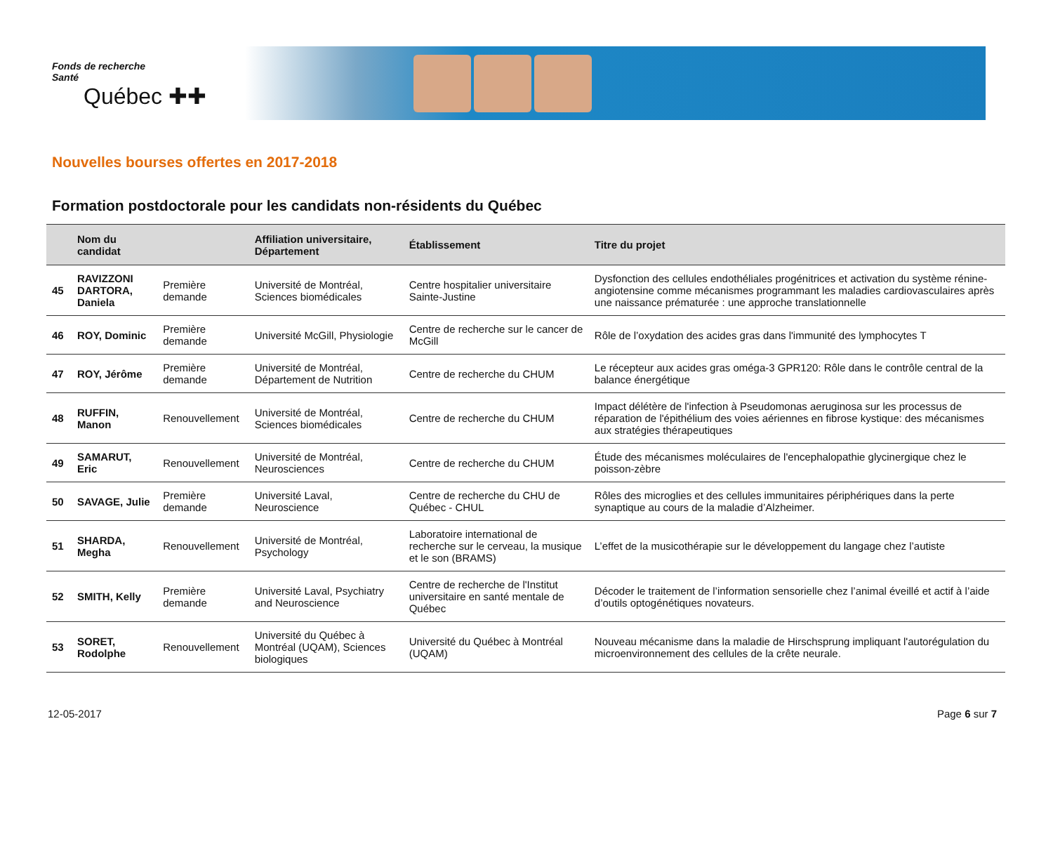Fonds de recherche
Santé
Québec ✚✚
Nouvelles bourses offertes en 2017-2018
Formation postdoctorale pour les candidats non-résidents du Québec
| | Nom du candidat | | Affiliation universitaire, Département | Établissement | Titre du projet |
| --- | --- | --- | --- | --- | --- |
| 45 | RAVIZZONI DARTORA, Daniela | Première demande | Université de Montréal, Sciences biomédicales | Centre hospitalier universitaire Sainte-Justine | Dysfonction des cellules endothéliales progénitrices et activation du système rénine-angiotensine comme mécanismes programmant les maladies cardiovasculaires après une naissance prématurée : une approche translationnelle |
| 46 | ROY, Dominic | Première demande | Université McGill, Physiologie | Centre de recherche sur le cancer de McGill | Rôle de l’oxydation des acides gras dans l'immunité des lymphocytes T |
| 47 | ROY, Jérôme | Première demande | Université de Montréal, Département de Nutrition | Centre de recherche du CHUM | Le récepteur aux acides gras oméga-3 GPR120: Rôle dans le contrôle central de la balance énergétique |
| 48 | RUFFIN, Manon | Renouvellement | Université de Montréal, Sciences biomédicales | Centre de recherche du CHUM | Impact délétère de l'infection à Pseudomonas aeruginosa sur les processus de réparation de l'épithélium des voies aériennes en fibrose kystique: des mécanismes aux stratégies thérapeutiques |
| 49 | SAMARUT, Eric | Renouvellement | Université de Montréal, Neurosciences | Centre de recherche du CHUM | Étude des mécanismes moléculaires de l'encephalopathie glycinergique chez le poisson-zèbre |
| 50 | SAVAGE, Julie | Première demande | Université Laval, Neuroscience | Centre de recherche du CHU de Québec - CHUL | Rôles des microglies et des cellules immunitaires périphériques dans la perte synaptique au cours de la maladie d’Alzheimer. |
| 51 | SHARDA, Megha | Renouvellement | Université de Montréal, Psychology | Laboratoire international de recherche sur le cerveau, la musique et le son (BRAMS) | L’effet de la musicothérapie sur le développement du langage chez l’autiste |
| 52 | SMITH, Kelly | Première demande | Université Laval, Psychiatry and Neuroscience | Centre de recherche de l'Institut universitaire en santé mentale de Québec | Décoder le traitement de l’information sensorielle chez l’animal éveillé et actif à l’aide d’outils optogénétiques novateurs. |
| 53 | SORET, Rodolphe | Renouvellement | Université du Québec à Montréal (UQAM), Sciences biologiques | Université du Québec à Montréal (UQAM) | Nouveau mécanisme dans la maladie de Hirschsprung impliquant l'autorégulation du microenvironnement des cellules de la crête neurale. |
12-05-2017 Page 6 sur 7